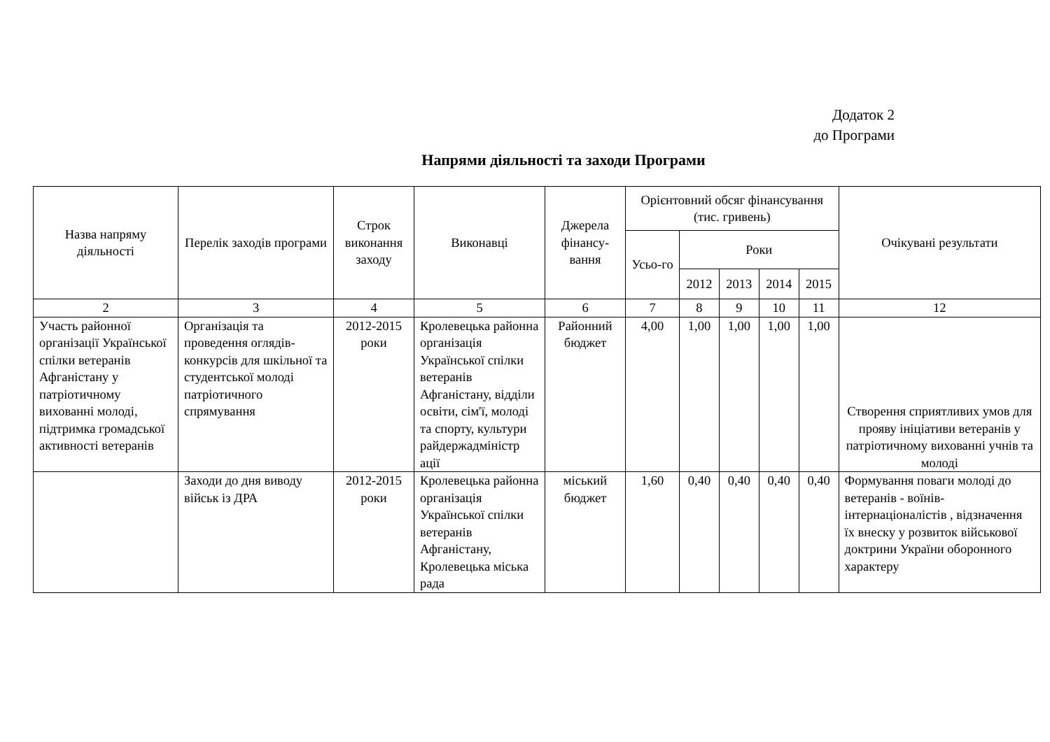Додаток 2
до Програми
Напрями діяльності та заходи Програми
| Назва напряму діяльності | Перелік заходів програми | Строк виконання заходу | Виконавці | Джерела фінансу-вання | Орієнтовний обсяг фінансування (тис. гривень) | | | | | Очікувані результати |
| --- | --- | --- | --- | --- | --- | --- | --- | --- | --- | --- |
| | | | | | Усьо-го | Роки | | | | |
| | | | | | | 2012 | 2013 | 2014 | 2015 | |
| 2 | 3 | 4 | 5 | 6 | 7 | 8 | 9 | 10 | 11 | 12 |
| Участь районної організації Української спілки ветеранів Афганістану у патріотичному вихованні молоді, підтримка громадської активності ветеранів | Організація та проведення оглядів-конкурсів для шкільної та студентської молоді патріотичного спрямування | 2012-2015 роки | Кролевецька районна організація Української спілки ветеранів Афганістану, відділи освіти, сім'ї, молоді та спорту, культури райдержадміністр ації | Районний бюджет | 4,00 | 1,00 | 1,00 | 1,00 | 1,00 | Створення сприятливих умов для прояву ініціативи ветеранів у патріотичному вихованні учнів та молоді |
| | Заходи до дня виводу військ із ДРА | 2012-2015 роки | Кролевецька районна організація Української спілки ветеранів Афганістану, Кролевецька міська рада | міський бюджет | 1,60 | 0,40 | 0,40 | 0,40 | 0,40 | Формування поваги молоді до ветеранів - воїнів-інтернаціоналістів , відзначення їх внеску у розвиток військової доктрини України оборонного характеру |